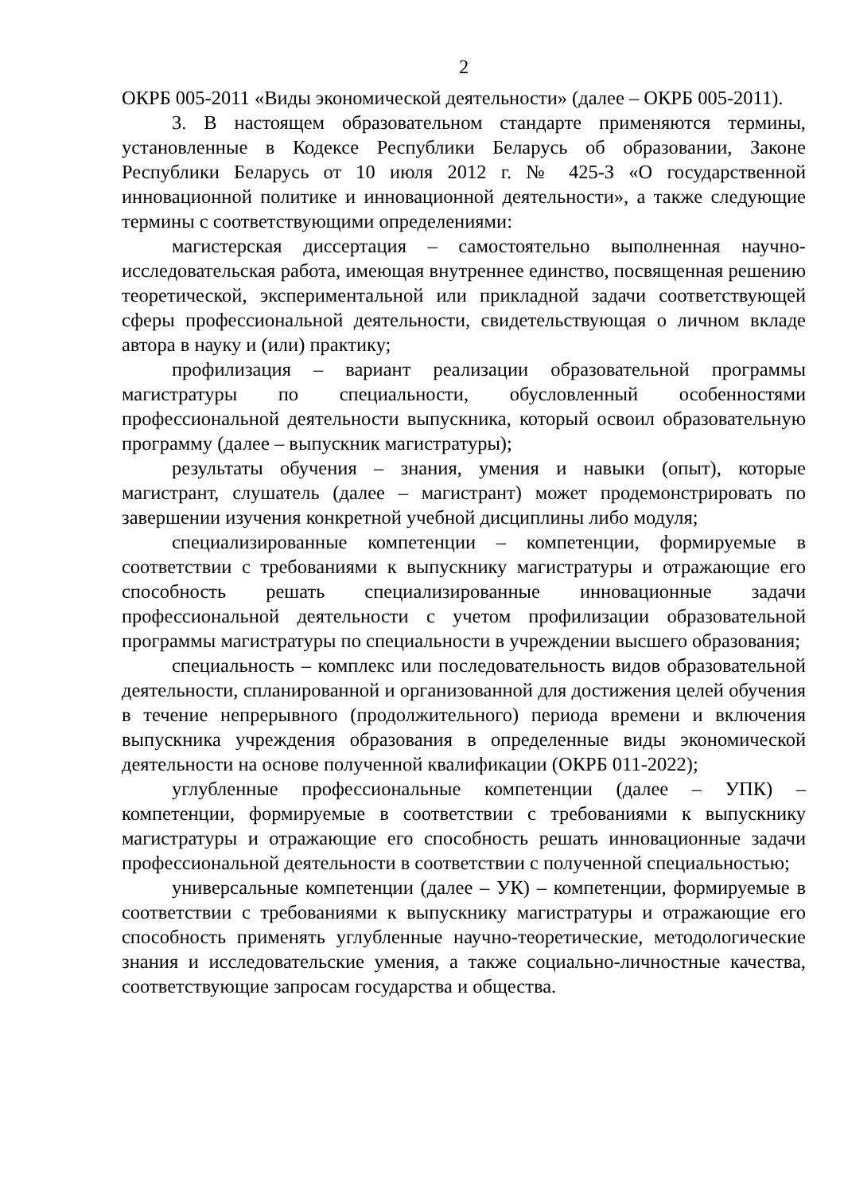2
ОКРБ 005-2011 «Виды экономической деятельности» (далее – ОКРБ 005-2011).
3. В настоящем образовательном стандарте применяются термины, установленные в Кодексе Республики Беларусь об образовании, Законе Республики Беларусь от 10 июля 2012 г. № 425-З «О государственной инновационной политике и инновационной деятельности», а также следующие термины с соответствующими определениями:
магистерская диссертация – самостоятельно выполненная научно-исследовательская работа, имеющая внутреннее единство, посвященная решению теоретической, экспериментальной или прикладной задачи соответствующей сферы профессиональной деятельности, свидетельствующая о личном вкладе автора в науку и (или) практику;
профилизация – вариант реализации образовательной программы магистратуры по специальности, обусловленный особенностями профессиональной деятельности выпускника, который освоил образовательную программу (далее – выпускник магистратуры);
результаты обучения – знания, умения и навыки (опыт), которые магистрант, слушатель (далее – магистрант) может продемонстрировать по завершении изучения конкретной учебной дисциплины либо модуля;
специализированные компетенции – компетенции, формируемые в соответствии с требованиями к выпускнику магистратуры и отражающие его способность решать специализированные инновационные задачи профессиональной деятельности с учетом профилизации образовательной программы магистратуры по специальности в учреждении высшего образования;
специальность – комплекс или последовательность видов образовательной деятельности, спланированной и организованной для достижения целей обучения в течение непрерывного (продолжительного) периода времени и включения выпускника учреждения образования в определенные виды экономической деятельности на основе полученной квалификации (ОКРБ 011-2022);
углубленные профессиональные компетенции (далее – УПК) – компетенции, формируемые в соответствии с требованиями к выпускнику магистратуры и отражающие его способность решать инновационные задачи профессиональной деятельности в соответствии с полученной специальностью;
универсальные компетенции (далее – УК) – компетенции, формируемые в соответствии с требованиями к выпускнику магистратуры и отражающие его способность применять углубленные научно-теоретические, методологические знания и исследовательские умения, а также социально-личностные качества, соответствующие запросам государства и общества.